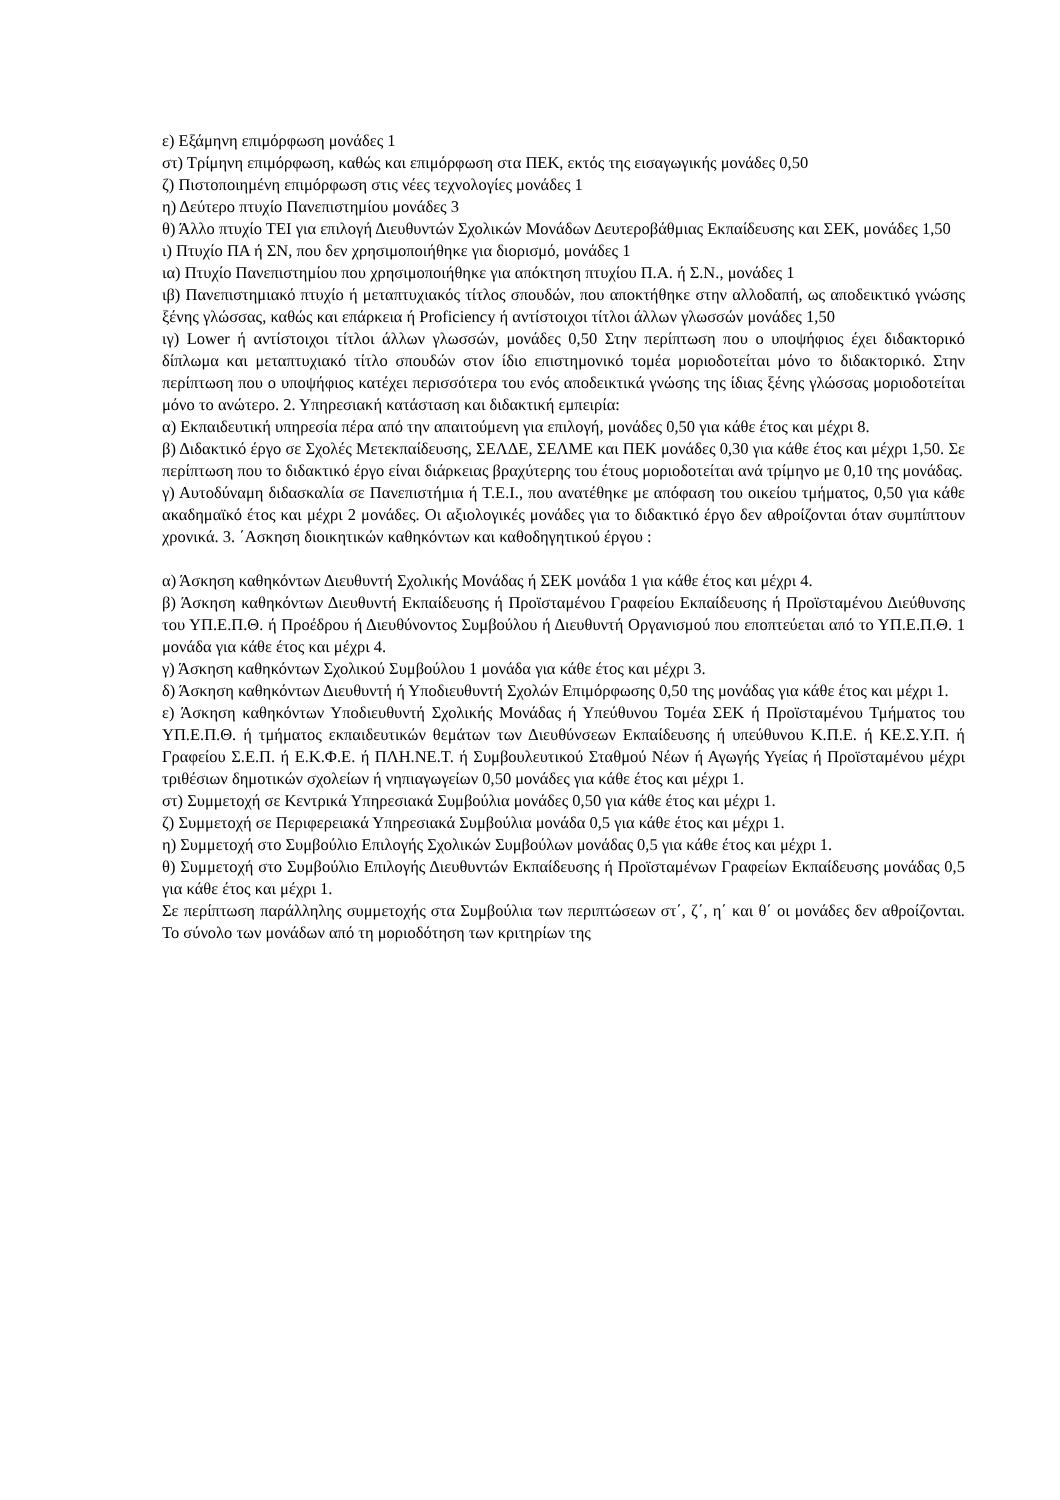ε) Εξάμηνη επιμόρφωση μονάδες 1
στ) Τρίμηνη επιμόρφωση, καθώς και επιμόρφωση στα ΠΕΚ, εκτός της εισαγωγικής μονάδες 0,50
ζ) Πιστοποιημένη επιμόρφωση στις νέες τεχνολογίες μονάδες 1
η) Δεύτερο πτυχίο Πανεπιστημίου μονάδες 3
θ) Άλλο πτυχίο ΤΕΙ για επιλογή Διευθυντών Σχολικών Μονάδων Δευτεροβάθμιας Εκπαίδευσης και ΣΕΚ, μονάδες 1,50
ι) Πτυχίο ΠΑ ή ΣΝ, που δεν χρησιμοποιήθηκε για διορισμό, μονάδες 1
ια) Πτυχίο Πανεπιστημίου που χρησιμοποιήθηκε για απόκτηση πτυχίου Π.Α. ή Σ.Ν., μονάδες 1
ιβ) Πανεπιστημιακό πτυχίο ή μεταπτυχιακός τίτλος σπουδών, που αποκτήθηκε στην αλλοδαπή, ως αποδεικτικό γνώσης ξένης γλώσσας, καθώς και επάρκεια ή Proficiency ή αντίστοιχοι τίτλοι άλλων γλωσσών μονάδες 1,50
ιγ) Lower ή αντίστοιχοι τίτλοι άλλων γλωσσών, μονάδες 0,50 Στην περίπτωση που ο υποψήφιος έχει διδακτορικό δίπλωμα και μεταπτυχιακό τίτλο σπουδών στον ίδιο επιστημονικό τομέα μοριοδοτείται μόνο το διδακτορικό. Στην περίπτωση που ο υποψήφιος κατέχει περισσότερα του ενός αποδεικτικά γνώσης της ίδιας ξένης γλώσσας μοριοδοτείται μόνο το ανώτερο. 2. Υπηρεσιακή κατάσταση και διδακτική εμπειρία:
α) Εκπαιδευτική υπηρεσία πέρα από την απαιτούμενη για επιλογή, μονάδες 0,50 για κάθε έτος και μέχρι 8.
β) Διδακτικό έργο σε Σχολές Μετεκπαίδευσης, ΣΕΛΔΕ, ΣΕΛΜΕ και ΠΕΚ μονάδες 0,30 για κάθε έτος και μέχρι 1,50. Σε περίπτωση που το διδακτικό έργο είναι διάρκειας βραχύτερης του έτους μοριοδοτείται ανά τρίμηνο με 0,10 της μονάδας.
γ) Αυτοδύναμη διδασκαλία σε Πανεπιστήμια ή Τ.Ε.Ι., που ανατέθηκε με απόφαση του οικείου τμήματος, 0,50 για κάθε ακαδημαϊκό έτος και μέχρι 2 μονάδες. Οι αξιολογικές μονάδες για το διδακτικό έργο δεν αθροίζονται όταν συμπίπτουν χρονικά. 3. ΄Ασκηση διοικητικών καθηκόντων και καθοδηγητικού έργου :
α) Άσκηση καθηκόντων Διευθυντή Σχολικής Μονάδας ή ΣΕΚ μονάδα 1 για κάθε έτος και μέχρι 4.
β) Άσκηση καθηκόντων Διευθυντή Εκπαίδευσης ή Προϊσταμένου Γραφείου Εκπαίδευσης ή Προϊσταμένου Διεύθυνσης του ΥΠ.Ε.Π.Θ. ή Προέδρου ή Διευθύνοντος Συμβούλου ή Διευθυντή Οργανισμού που εποπτεύεται από το ΥΠ.Ε.Π.Θ. 1 μονάδα για κάθε έτος και μέχρι 4.
γ) Άσκηση καθηκόντων Σχολικού Συμβούλου 1 μονάδα για κάθε έτος και μέχρι 3.
δ) Άσκηση καθηκόντων Διευθυντή ή Υποδιευθυντή Σχολών Επιμόρφωσης 0,50 της μονάδας για κάθε έτος και μέχρι 1.
ε) Άσκηση καθηκόντων Υποδιευθυντή Σχολικής Μονάδας ή Υπεύθυνου Τομέα ΣΕΚ ή Προϊσταμένου Τμήματος του ΥΠ.Ε.Π.Θ. ή τμήματος εκπαιδευτικών θεμάτων των Διευθύνσεων Εκπαίδευσης ή υπεύθυνου Κ.Π.Ε. ή ΚΕ.Σ.Υ.Π. ή Γραφείου Σ.Ε.Π. ή Ε.Κ.Φ.Ε. ή ΠΛΗ.ΝΕ.Τ. ή Συμβουλευτικού Σταθμού Νέων ή Αγωγής Υγείας ή Προϊσταμένου μέχρι τριθέσιων δημοτικών σχολείων ή νηπιαγωγείων 0,50 μονάδες για κάθε έτος και μέχρι 1.
στ) Συμμετοχή σε Κεντρικά Υπηρεσιακά Συμβούλια μονάδες 0,50 για κάθε έτος και μέχρι 1.
ζ) Συμμετοχή σε Περιφερειακά Υπηρεσιακά Συμβούλια μονάδα 0,5 για κάθε έτος και μέχρι 1.
η) Συμμετοχή στο Συμβούλιο Επιλογής Σχολικών Συμβούλων μονάδας 0,5 για κάθε έτος και μέχρι 1.
θ) Συμμετοχή στο Συμβούλιο Επιλογής Διευθυντών Εκπαίδευσης ή Προϊσταμένων Γραφείων Εκπαίδευσης μονάδας 0,5 για κάθε έτος και μέχρι 1.
Σε περίπτωση παράλληλης συμμετοχής στα Συμβούλια των περιπτώσεων στ΄, ζ΄, η΄ και θ΄ οι μονάδες δεν αθροίζονται. Το σύνολο των μονάδων από τη μοριοδότηση των κριτηρίων της